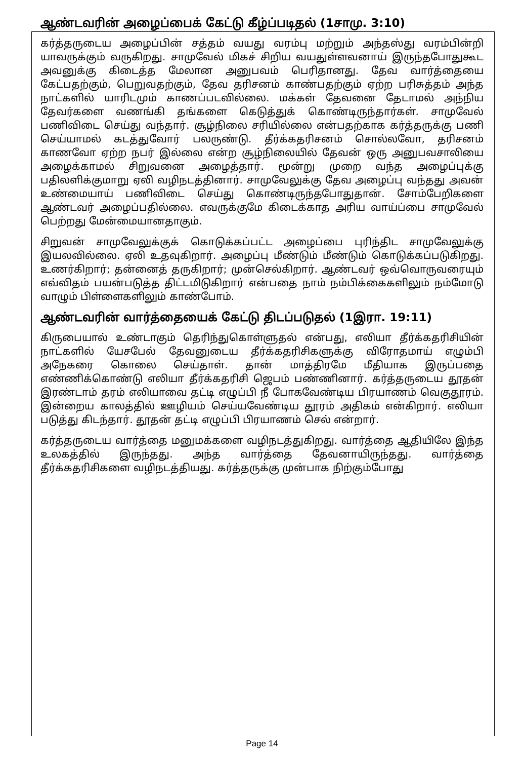ஆண்டவரின் அழைப்பைக் கேட்டு கீழ்ப்படிதல் (1சாமு. 3:10)
கர்த்தருடைய அழைப்பின் சத்தம் வயது வரம்பு மற்றும் அந்தஸ்து வரம்பின்றி யாவருக்கும் வருகிறது. சாமுவேல் மிகச் சிறிய வயதுள்ளவனாய் இருந்தபோதுகூட அவனுக்கு கிடைத்த மேலான அனுபவம் பெரிதானது. தேவ வார்த்தையை கேட்பதற்கும், பெறுவதற்கும், தேவ தரிசனம் காண்பதற்கும் ஏற்ற பரிசுத்தம் அந்த நாட்களில் யாரிடமும் காணப்படவில்லை. மக்கள் தேவனை தேடாமல் அந்நிய தேவர்களை வணங்கி தங்களை கெடுத்துக் கொண்டிருந்தார்கள். சாமுவேல் பணிவிடை செய்து வந்தார். சூழ்நிலை சரியில்லை என்பதற்காக கர்த்தருக்கு பணி செய்யாமல் கடத்துவோர் பலருண்டு. தீர்க்கதரிசனம் சொல்லவோ, தரிசனம் காணவோ ஏற்ற நபர் இல்லை என்ற சூழ்நிலையில் தேவன் ஒரு அனுபவசாலியை அழைக்காமல் சிறுவனை அழைத்தார். மூன்று முறை வந்த அழைப்புக்கு பதிலளிக்குமாறு ஏலி வழிநடத்தினார். சாமுவேலுக்கு தேவ அழைப்பு வந்தது அவன் உண்மையாய் பணிவிடை செய்து கொண்டிருந்தபோதுதான். சோம்பேறிகளை ஆண்டவர் அழைப்பதில்லை. எவருக்குமே கிடைக்காத அரிய வாய்ப்பை சாமுவேல் பெற்றது மேன்மையானதாகும்.
சிறுவன் சாமுவேலுக்குக் கொடுக்கப்பட்ட அழைப்பை புரிந்திட சாமுவேலுக்கு இயலவில்லை. ஏலி உதவுகிறார். அழைப்பு மீண்டும் மீண்டும் கொடுக்கப்படுகிறது. உணர்கிறார்; தன்னைத் தருகிறார்; முன்செல்கிறார். ஆண்டவர் ஒவ்வொருவரையும் எவ்விதம் பயன்படுத்த திட்டமிடுகிறார் என்பதை நாம் நம்பிக்கைகளிலும் நம்மோடு வாழும் பிள்ளைகளிலும் காண்போம்.
ஆண்டவரின் வார்த்தையைக் கேட்டு திடப்படுதல் (1இரா. 19:11)
கிருபையால் உண்டாகும் தெரிந்துகொள்ளுதல் என்பது, எலியா தீர்க்கதரிசியின் நாட்களில் யேசபேல் தேவனுடைய தீர்க்கதரிசிகளுக்கு விரோதமாய் எழும்பி அநேகரை கொலை செய்தாள். தான் மாத்திரமே மீதியாக இருப்பதை எண்ணிக்கொண்டு எலியா தீர்க்கதரிசி ஜெபம் பண்ணினார். கர்த்தருடைய தூதன் இரண்டாம் தரம் எலியாவை தட்டி எழுப்பி நீ போகவேண்டிய பிரயாணம் வெகுதூரம். இன்றைய காலத்தில் ஊழியம் செய்யவேண்டிய தூரம் அதிகம் என்கிறார். எலியா படுத்து கிடந்தார். தூதன் தட்டி எழுப்பி பிரயாணம் செல் என்றார்.
கர்த்தருடைய வார்த்தை மனுமக்களை வழிநடத்துகிறது. வார்த்தை ஆதியிலே இந்த உலகத்தில் இருந்தது. அந்த வார்த்தை தேவனாயிருந்தது. வார்த்தை தீர்க்கதரிசிகளை வழிநடத்தியது. கர்த்தருக்கு முன்பாக நிற்கும்போது
Page 14